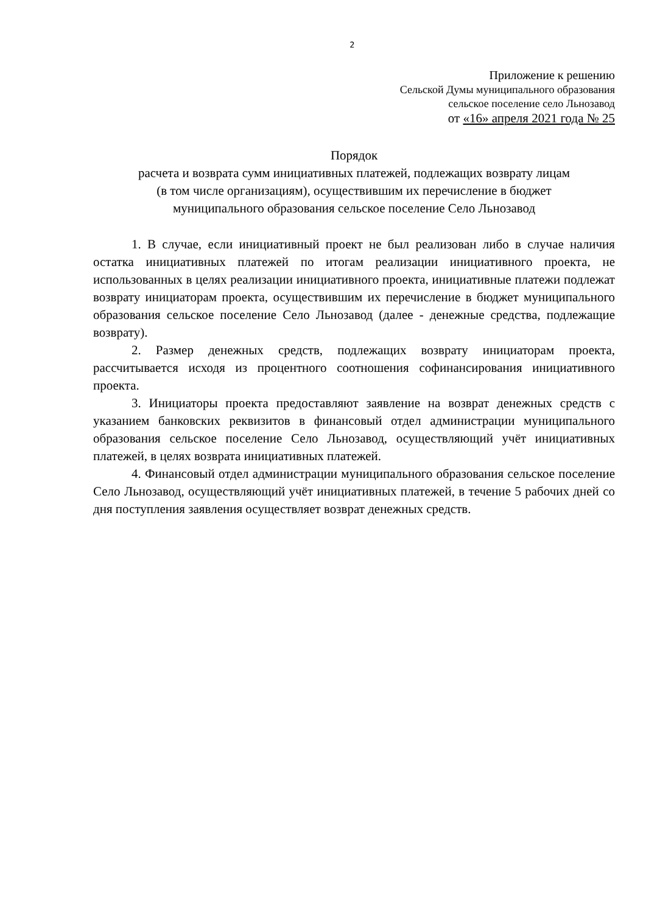2
Приложение к решению
Сельской Думы муниципального образования
сельское поселение село Льнозавод
от «16» апреля 2021 года № 25
Порядок
расчета и возврата сумм инициативных платежей, подлежащих возврату лицам
(в том числе организациям), осуществившим их перечисление в бюджет
муниципального образования сельское поселение Село Льнозавод
1. В случае, если инициативный проект не был реализован либо в случае наличия остатка инициативных платежей по итогам реализации инициативного проекта, не использованных в целях реализации инициативного проекта, инициативные платежи подлежат возврату инициаторам проекта, осуществившим их перечисление в бюджет муниципального образования сельское поселение Село Льнозавод (далее - денежные средства, подлежащие возврату).
2. Размер денежных средств, подлежащих возврату инициаторам проекта, рассчитывается исходя из процентного соотношения софинансирования инициативного проекта.
3. Инициаторы проекта предоставляют заявление на возврат денежных средств с указанием банковских реквизитов в финансовый отдел администрации муниципального образования сельское поселение Село Льнозавод, осуществляющий учёт инициативных платежей, в целях возврата инициативных платежей.
4. Финансовый отдел администрации муниципального образования сельское поселение Село Льнозавод, осуществляющий учёт инициативных платежей, в течение 5 рабочих дней со дня поступления заявления осуществляет возврат денежных средств.